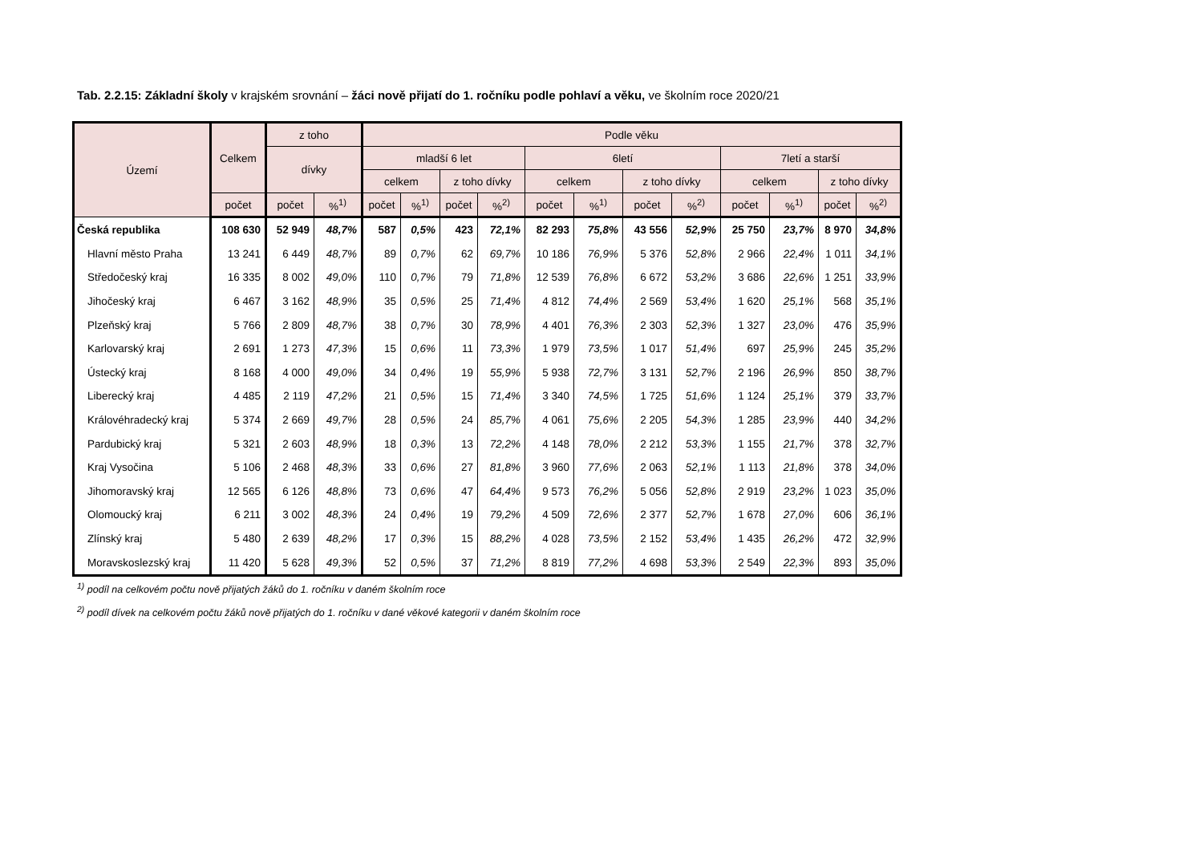Tab. 2.2.15: Základní školy v krajském srovnání – žáci nově přijatí do 1. ročníku podle pohlaví a věku, ve školním roce 2020/21
| Území | Celkem | z toho | | Podle věku | | | | | | | | | | | |
| --- | --- | --- | --- | --- | --- | --- | --- | --- | --- | --- | --- | --- | --- | --- | --- |
| | | dívky | | mladší 6 let | | | | 6letí | | | | 7letí a starší | | | |
| | | | | celkem | | z toho dívky | | celkem | | z toho dívky | | celkem | | z toho dívky | |
| | počet | počet | %<sup>1)</sup> | počet | %<sup>1)</sup> | počet | %<sup>2)</sup> | počet | %<sup>1)</sup> | počet | %<sup>2)</sup> | počet | %<sup>1)</sup> | počet | %<sup>2)</sup> |
| Česká republika | 108 630 | 52 949 | 48,7% | 587 | 0,5% | 423 | 72,1% | 82 293 | 75,8% | 43 556 | 52,9% | 25 750 | 23,7% | 8 970 | 34,8% |
| Hlavní město Praha | 13 241 | 6 449 | 48,7% | 89 | 0,7% | 62 | 69,7% | 10 186 | 76,9% | 5 376 | 52,8% | 2 966 | 22,4% | 1 011 | 34,1% |
| Středočeský kraj | 16 335 | 8 002 | 49,0% | 110 | 0,7% | 79 | 71,8% | 12 539 | 76,8% | 6 672 | 53,2% | 3 686 | 22,6% | 1 251 | 33,9% |
| Jihočeský kraj | 6 467 | 3 162 | 48,9% | 35 | 0,5% | 25 | 71,4% | 4 812 | 74,4% | 2 569 | 53,4% | 1 620 | 25,1% | 568 | 35,1% |
| Plzeňský kraj | 5 766 | 2 809 | 48,7% | 38 | 0,7% | 30 | 78,9% | 4 401 | 76,3% | 2 303 | 52,3% | 1 327 | 23,0% | 476 | 35,9% |
| Karlovarský kraj | 2 691 | 1 273 | 47,3% | 15 | 0,6% | 11 | 73,3% | 1 979 | 73,5% | 1 017 | 51,4% | 697 | 25,9% | 245 | 35,2% |
| Ústecký kraj | 8 168 | 4 000 | 49,0% | 34 | 0,4% | 19 | 55,9% | 5 938 | 72,7% | 3 131 | 52,7% | 2 196 | 26,9% | 850 | 38,7% |
| Liberecký kraj | 4 485 | 2 119 | 47,2% | 21 | 0,5% | 15 | 71,4% | 3 340 | 74,5% | 1 725 | 51,6% | 1 124 | 25,1% | 379 | 33,7% |
| Královéhradecký kraj | 5 374 | 2 669 | 49,7% | 28 | 0,5% | 24 | 85,7% | 4 061 | 75,6% | 2 205 | 54,3% | 1 285 | 23,9% | 440 | 34,2% |
| Pardubický kraj | 5 321 | 2 603 | 48,9% | 18 | 0,3% | 13 | 72,2% | 4 148 | 78,0% | 2 212 | 53,3% | 1 155 | 21,7% | 378 | 32,7% |
| Kraj Vysočina | 5 106 | 2 468 | 48,3% | 33 | 0,6% | 27 | 81,8% | 3 960 | 77,6% | 2 063 | 52,1% | 1 113 | 21,8% | 378 | 34,0% |
| Jihomoravský kraj | 12 565 | 6 126 | 48,8% | 73 | 0,6% | 47 | 64,4% | 9 573 | 76,2% | 5 056 | 52,8% | 2 919 | 23,2% | 1 023 | 35,0% |
| Olomoucký kraj | 6 211 | 3 002 | 48,3% | 24 | 0,4% | 19 | 79,2% | 4 509 | 72,6% | 2 377 | 52,7% | 1 678 | 27,0% | 606 | 36,1% |
| Zlínský kraj | 5 480 | 2 639 | 48,2% | 17 | 0,3% | 15 | 88,2% | 4 028 | 73,5% | 2 152 | 53,4% | 1 435 | 26,2% | 472 | 32,9% |
| Moravskoslezský kraj | 11 420 | 5 628 | 49,3% | 52 | 0,5% | 37 | 71,2% | 8 819 | 77,2% | 4 698 | 53,3% | 2 549 | 22,3% | 893 | 35,0% |
<sup>1)</sup> podíl na celkovém počtu nově přijatých žáků do 1. ročníku v daném školním roce
<sup>2)</sup> podíl dívek na celkovém počtu žáků nově přijatých do 1. ročníku v dané věkové kategorii v daném školním roce